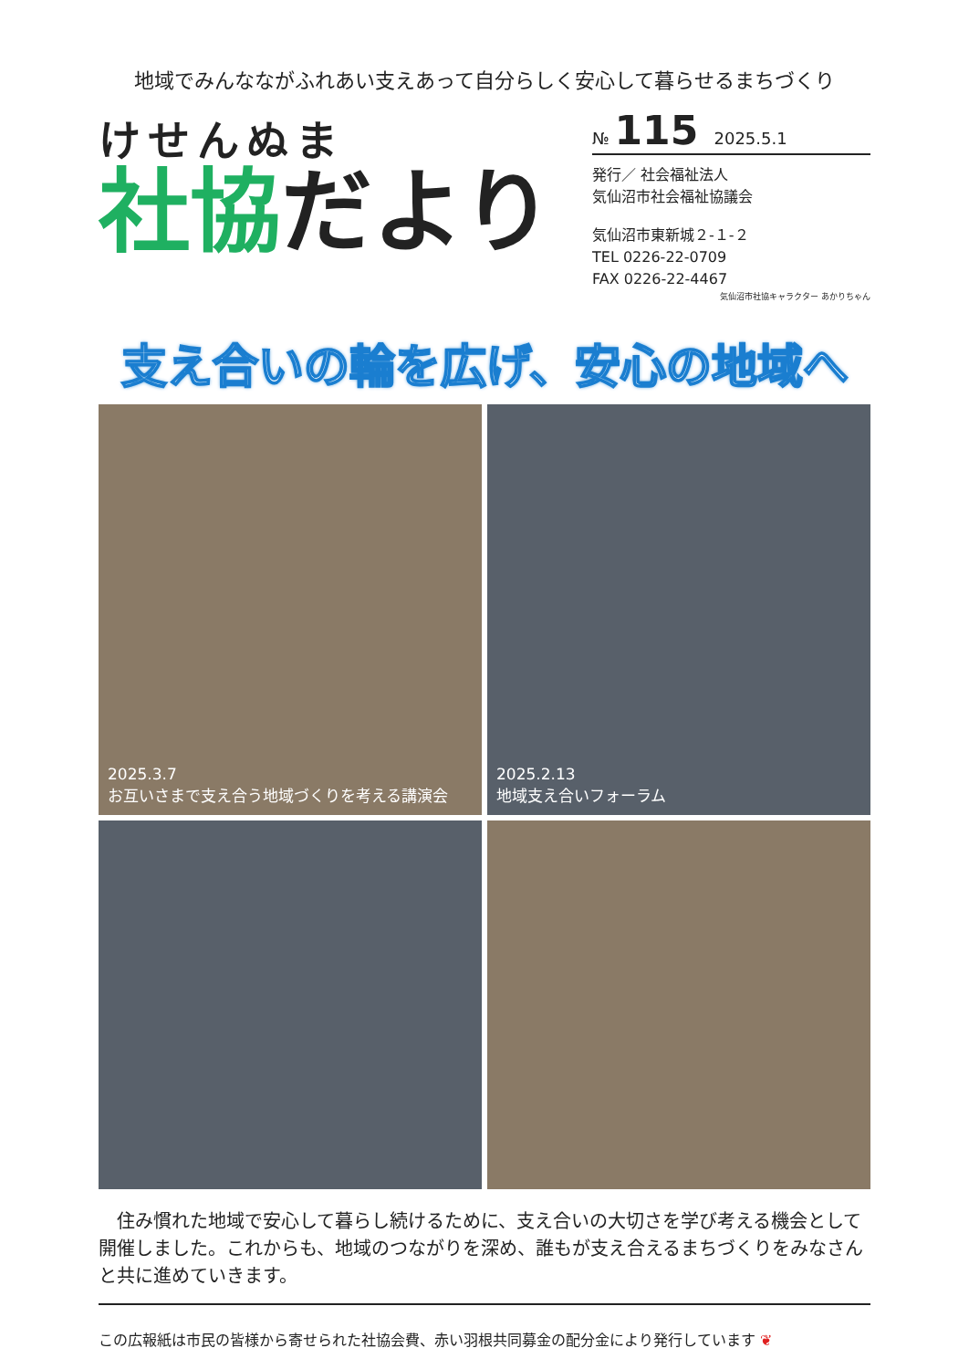地域でみんなながふれあい支えあって自分らしく安心して暮らせるまちづくり
けせんぬま
社協だより
№ 115 2025.5.1
発行／ 社会福祉法人
気仙沼市社会福祉協議会
気仙沼市東新城２-１-２
TEL 0226-22-0709
FAX 0226-22-4467
気仙沼市社協キャラクター あかりちゃん
支え合いの輪を広げ、安心の地域へ
2025.3.7
お互いさまで支え合う地域づくりを考える講演会
2025.2.13
地域支え合いフォーラム
　住み慣れた地域で安心して暮らし続けるために、支え合いの大切さを学び考える機会として開催しました。これからも、地域のつながりを深め、誰もが支え合えるまちづくりをみなさんと共に進めていきます。
この広報紙は市民の皆様から寄せられた社協会費、赤い羽根共同募金の配分金により発行しています ❦